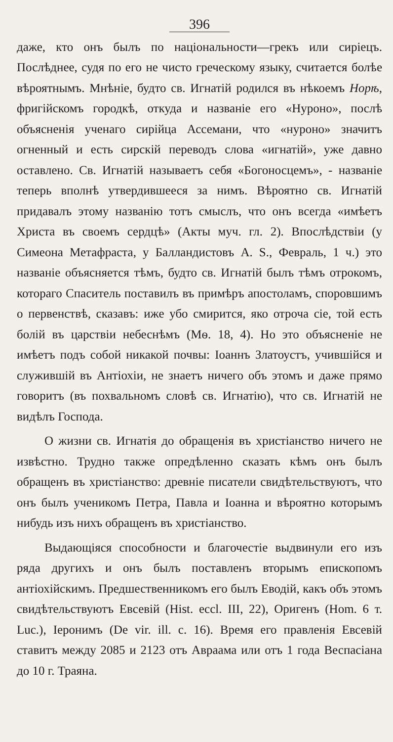396
даже, кто онъ былъ по національности—грекъ или сиріецъ. Послѣднее, судя по его не чисто греческому языку, считается болѣе вѣроятнымъ. Мнѣніе, будто св. Игнатій родился въ нѣкоемъ Норѣ, фригійскомъ городкѣ, откуда и названіе его «Нуроно», послѣ объясненія ученаго сирійца Ассемани, что «нуроно» значитъ огненный и есть сирскій переводъ слова «игнатій», уже давно оставлено. Св. Игнатій называетъ себя «Богоносцемъ», - названіе теперь вполнѣ утвердившееся за нимъ. Вѣроятно св. Игнатій придавалъ этому названію тотъ смыслъ, что онъ всегда «имѣетъ Христа въ своемъ сердцѣ» (Акты муч. гл. 2). Впослѣдствіи (у Симеона Метафраста, у Балландистовъ A. S., Февраль, 1 ч.) это названіе объясняется тѣмъ, будто св. Игнатій былъ тѣмъ отрокомъ, котораго Спаситель поставилъ въ примѣръ апостоламъ, споровшимъ о первенствѣ, сказавъ: иже убо смирится, яко отроча сіе, той есть болій въ царствіи небеснѣмъ (Мѳ. 18, 4). Но это объясненіе не имѣетъ подъ собой никакой почвы: Іоаннъ Златоустъ, учившійся и служившій въ Антіохіи, не знаетъ ничего объ этомъ и даже прямо говоритъ (въ похвальномъ словѣ св. Игнатію), что св. Игнатій не видѣлъ Господа.
О жизни св. Игнатія до обращенія въ христіанство ничего не извѣстно. Трудно также опредѣленно сказать кѣмъ онъ былъ обращенъ въ христіанство: древніе писатели свидѣтельствуютъ, что онъ былъ ученикомъ Петра, Павла и Іоанна и вѣроятно которымъ нибудь изъ нихъ обращенъ въ христіанство.
Выдающіяся способности и благочестіе выдвинули его изъ ряда другихъ и онъ былъ поставленъ вторымъ епископомъ антіохійскимъ. Предшественникомъ его былъ Еводій, какъ объ этомъ свидѣтельствуютъ Евсевій (Hist. eccl. III, 22), Оригенъ (Hom. 6 т. Luc.), Іеронимъ (De vir. ill. c. 16). Время его правленія Евсевій ставитъ между 2085 и 2123 отъ Авраама или отъ 1 года Веспасіана до 10 г. Траяна.